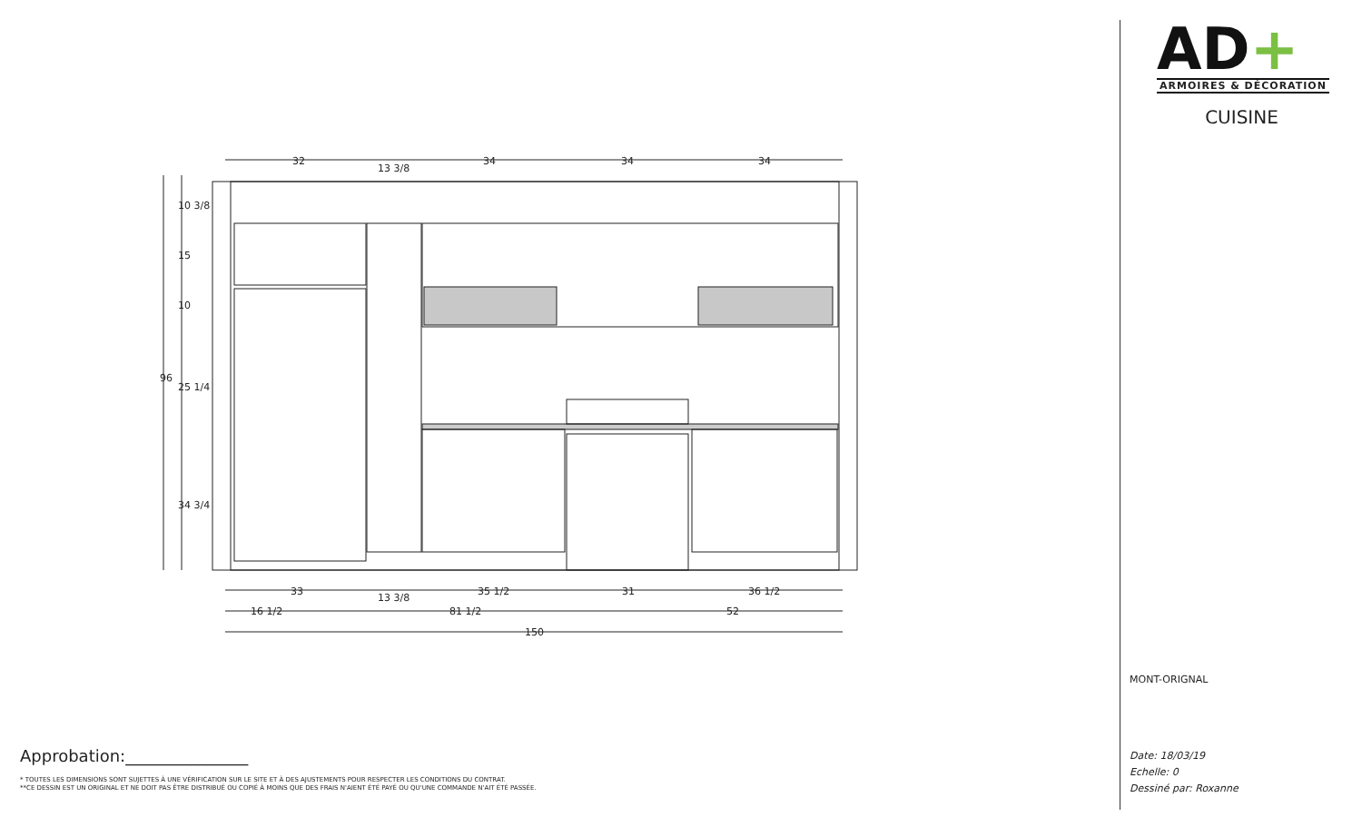32
13 3/8
34
34
34
33
13 3/8
35 1/2
31
36 1/2
16 1/2
81 1/2
52
150
96
10 3/8
15
10
25 1/4
34 3/4
Approbation:_______________
* TOUTES LES DIMENSIONS SONT SUJETTES À UNE VÉRIFICATION SUR LE SITE ET À DES AJUSTEMENTS POUR RESPECTER LES CONDITIONS DU CONTRAT.
**CE DESSIN EST UN ORIGINAL ET NE DOIT PAS ÊTRE DISTRIBUÉ OU COPIÉ À MOINS QUE DES FRAIS N'AIENT ÉTÉ PAYÉ OU QU'UNE COMMANDE N'AIT ÉTÉ PASSÉE.
AD+
ARMOIRES & DÉCORATION
CUISINE
MONT-ORIGNAL
Date: 18/03/19
Echelle: 0
Dessiné par: Roxanne